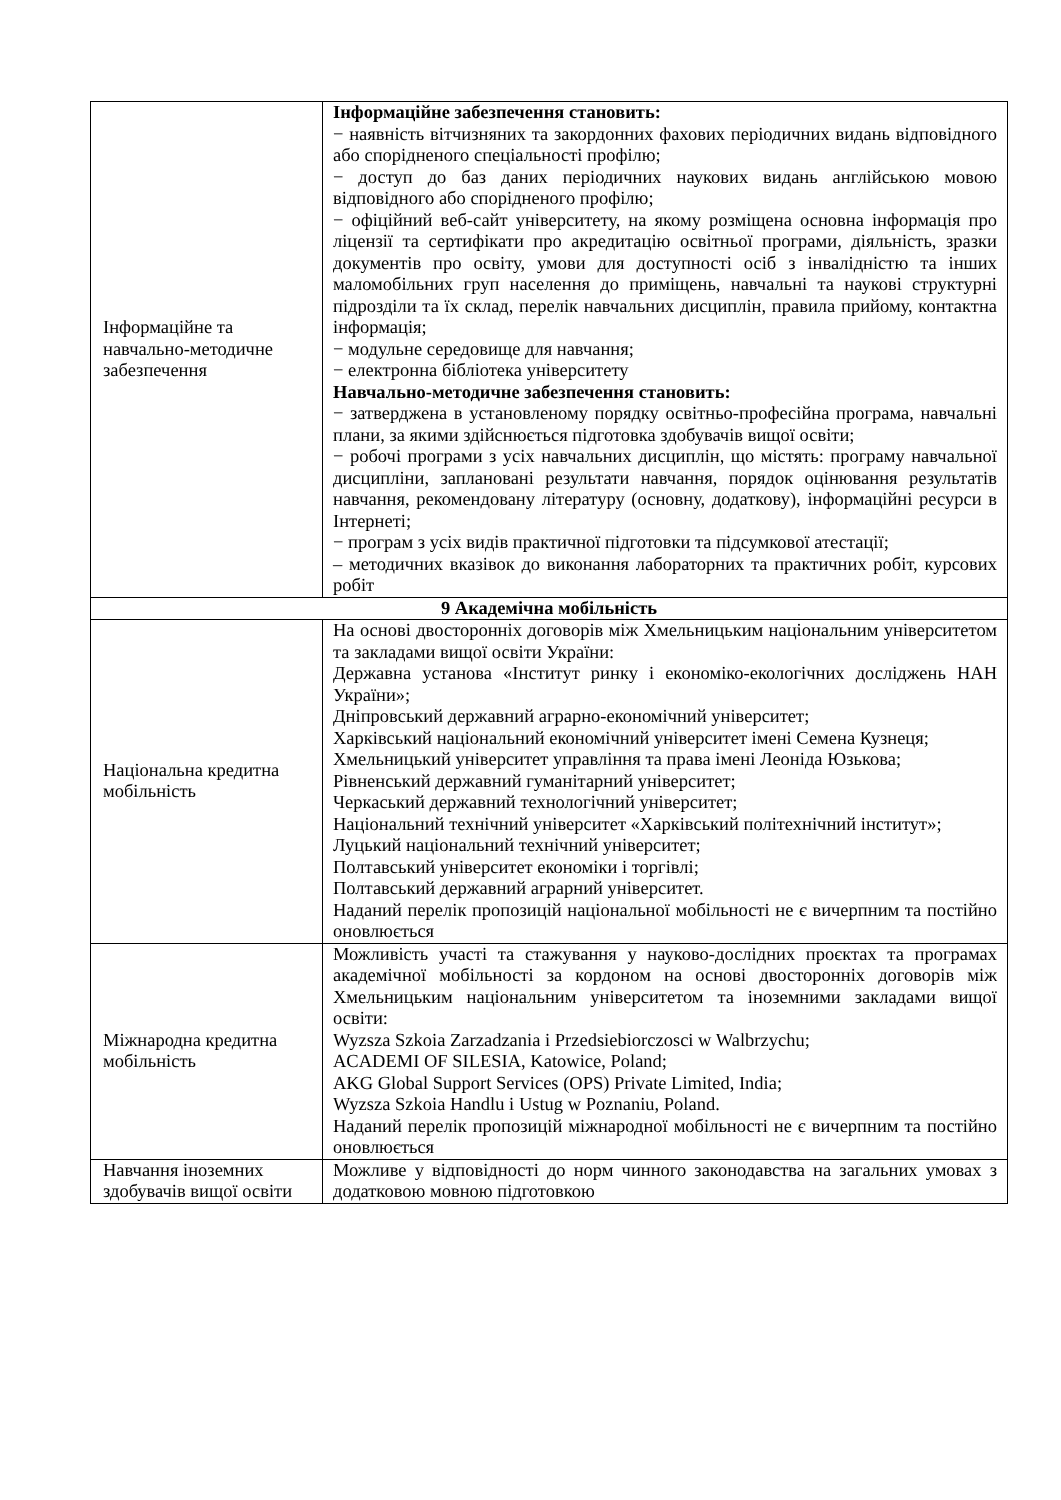| Інформаційне та навчально-методичне забезпечення | Інформаційне забезпечення становить: − наявність вітчизняних та закордонних фахових періодичних видань відповідного або спорідненого спеціальності профілю; − доступ до баз даних періодичних наукових видань англійською мовою відповідного або спорідненого профілю; − офіційний веб-сайт університету, на якому розміщена основна інформація про ліцензії та сертифікати про акредитацію освітньої програми, діяльність, зразки документів про освіту, умови для доступності осіб з інвалідністю та інших маломобільних груп населення до приміщень, навчальні та наукові структурні підрозділи та їх склад, перелік навчальних дисциплін, правила прийому, контактна інформація; − модульне середовище для навчання; − електронна бібліотека університету Навчально-методичне забезпечення становить: − затверджена в установленому порядку освітньо-професійна програма, навчальні плани, за якими здійснюється підготовка здобувачів вищої освіти; − робочі програми з усіх навчальних дисциплін, що містять: програму навчальної дисципліни, заплановані результати навчання, порядок оцінювання результатів навчання, рекомендовану літературу (основну, додаткову), інформаційні ресурси в Інтернеті; − програм з усіх видів практичної підготовки та підсумкової атестації; – методичних вказівок до виконання лабораторних та практичних робіт, курсових робіт |
| 9 Академічна мобільність | |
| Національна кредитна мобільність | На основі двосторонніх договорів між Хмельницьким національним університетом та закладами вищої освіти України: Державна установа «Інститут ринку і економіко-екологічних досліджень НАН України»; Дніпровський державний аграрно-економічний університет; Харківський національний економічний університет імені Семена Кузнеця; Хмельницький університет управління та права імені Леоніда Юзькова; Рівненський державний гуманітарний університет; Черкаський державний технологічний університет; Національний технічний університет «Харківський політехнічний інститут»; Луцький національний технічний університет; Полтавський університет економіки і торгівлі; Полтавський державний аграрний університет. Наданий перелік пропозицій національної мобільності не є вичерпним та постійно оновлюється |
| Міжнародна кредитна мобільність | Можливість участі та стажування у науково-дослідних проєктах та програмах академічної мобільності за кордоном на основі двосторонніх договорів між Хмельницьким національним університетом та іноземними закладами вищої освіти: Wyzsza Szkoia Zarzadzania i Przedsiebiorczosci w Walbrzychu; ACADEMI OF SILESIA, Katowice, Poland; AKG Global Support Services (OPS) Private Limited, India; Wyzsza Szkoia Handlu i Ustug w Poznaniu, Poland. Наданий перелік пропозицій міжнародної мобільності не є вичерпним та постійно оновлюється |
| Навчання іноземних здобувачів вищої освіти | Можливе у відповідності до норм чинного законодавства на загальних умовах з додатковою мовною підготовкою |